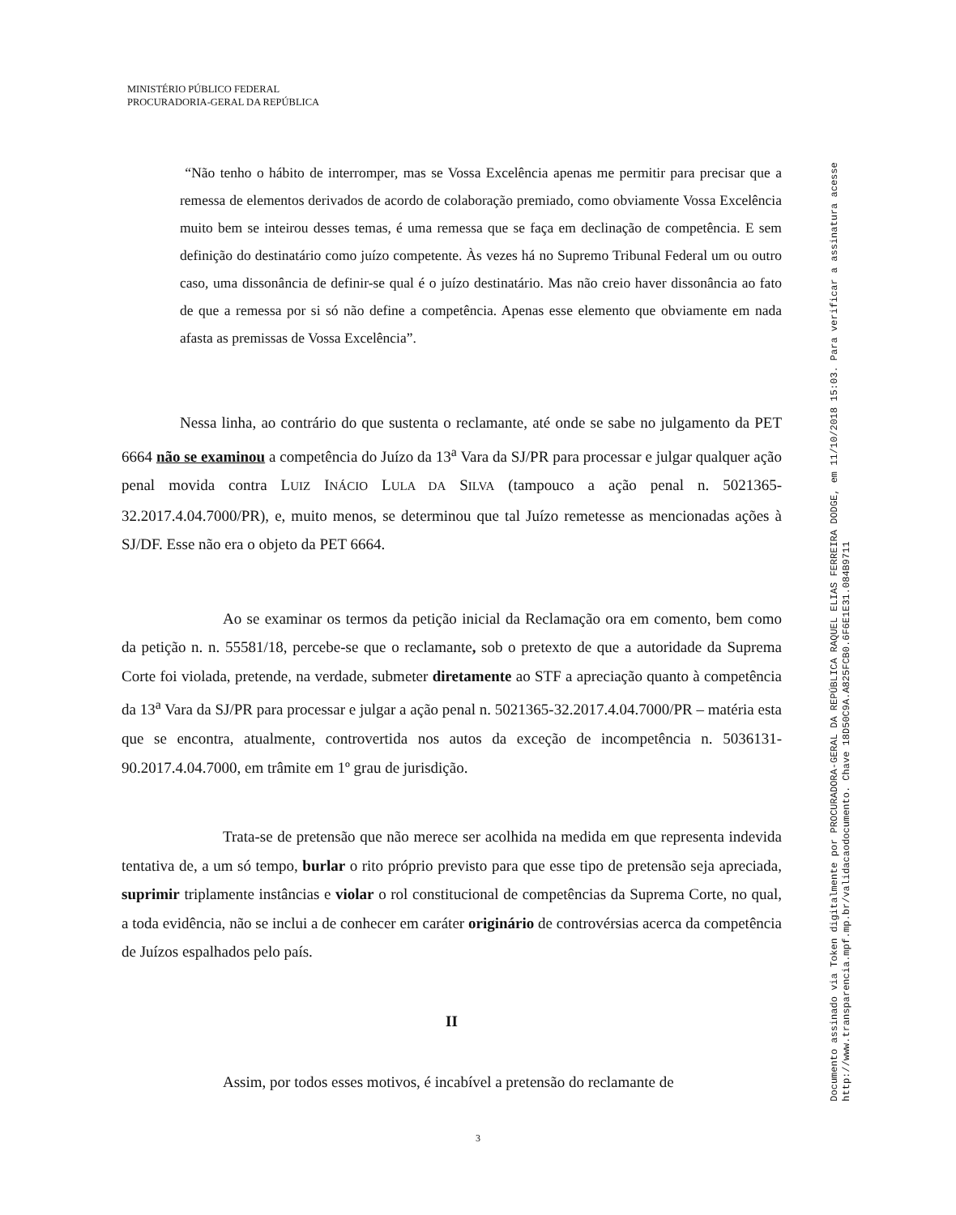MINISTÉRIO PÚBLICO FEDERAL
PROCURADORIA-GERAL DA REPÚBLICA
“Não tenho o hábito de interromper, mas se Vossa Excelência apenas me permitir para precisar que a remessa de elementos derivados de acordo de colaboração premiado, como obviamente Vossa Excelência muito bem se inteirou desses temas, é uma remessa que se faça em declinação de competência. E sem definição do destinatário como juízo competente. Às vezes há no Supremo Tribunal Federal um ou outro caso, uma dissonância de definir-se qual é o juízo destinatário. Mas não creio haver dissonância ao fato de que a remessa por si só não define a competência. Apenas esse elemento que obviamente em nada afasta as premissas de Vossa Excelência”.
Nessa linha, ao contrário do que sustenta o reclamante, até onde se sabe no julgamento da PET 6664 não se examinou a competência do Juízo da 13<sup>a</sup> Vara da SJ/PR para processar e julgar qualquer ação penal movida contra LUIZ INÁCIO LULA DA SILVA (tampouco a ação penal n. 5021365-32.2017.4.04.7000/PR), e, muito menos, se determinou que tal Juízo remetesse as mencionadas ações à SJ/DF. Esse não era o objeto da PET 6664.
Ao se examinar os termos da petição inicial da Reclamação ora em comento, bem como da petição n. n. 55581/18, percebe-se que o reclamante, sob o pretexto de que a autoridade da Suprema Corte foi violada, pretende, na verdade, submeter diretamente ao STF a apreciação quanto à competência da 13<sup>a</sup> Vara da SJ/PR para processar e julgar a ação penal n. 5021365-32.2017.4.04.7000/PR – matéria esta que se encontra, atualmente, controvertida nos autos da exceção de incompetência n. 5036131-90.2017.4.04.7000, em trâmite em 1º grau de jurisdição.
Trata-se de pretensão que não merece ser acolhida na medida em que representa indevida tentativa de, a um só tempo, burlar o rito próprio previsto para que esse tipo de pretensão seja apreciada, suprimir triplamente instâncias e violar o rol constitucional de competências da Suprema Corte, no qual, a toda evidência, não se inclui a de conhecer em caráter originário de controvérsias acerca da competência de Juízos espalhados pelo país.
II
Assim, por todos esses motivos, é incabível a pretensão do reclamante de
3
Documento assinado via Token digitalmente por PROCURADORA-GERAL DA REPÚBLICA RAQUEL ELIAS FERREIRA DODGE, em 11/10/2018 15:03. Para verificar a assinatura acesse
http://www.transparencia.mpf.mp.br/validacaodocumento. Chave 18D50C9A.A825FCB0.6F6E1E31.084B9711